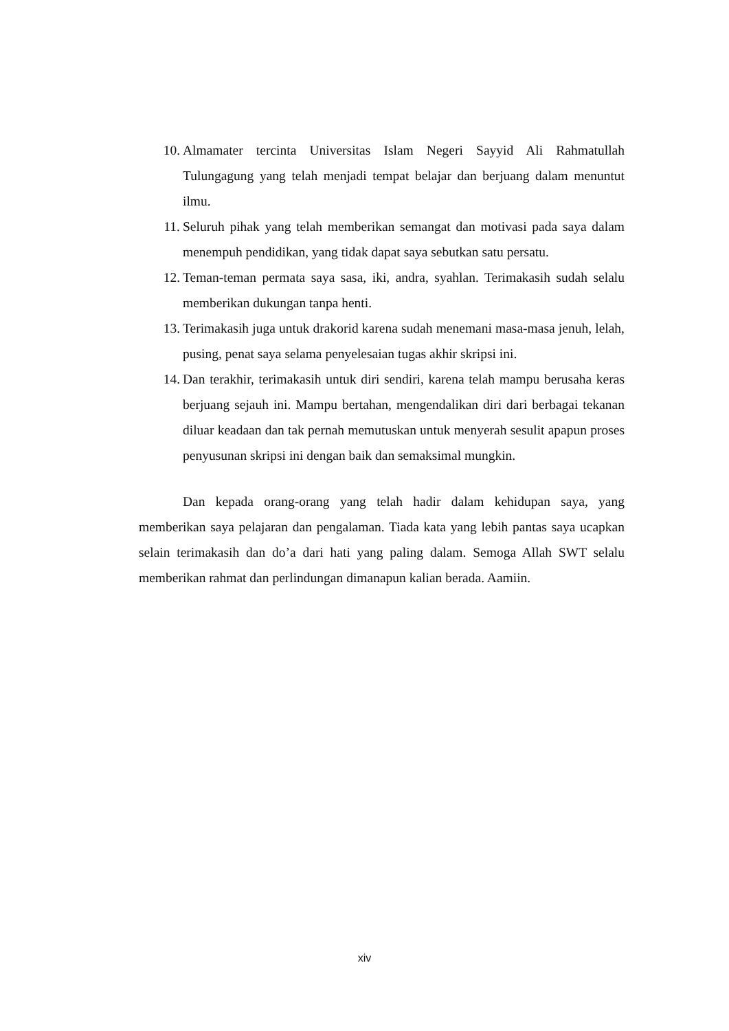10. Almamater tercinta Universitas Islam Negeri Sayyid Ali Rahmatullah Tulungagung yang telah menjadi tempat belajar dan berjuang dalam menuntut ilmu.
11. Seluruh pihak yang telah memberikan semangat dan motivasi pada saya dalam menempuh pendidikan, yang tidak dapat saya sebutkan satu persatu.
12. Teman-teman permata saya sasa, iki, andra, syahlan. Terimakasih sudah selalu memberikan dukungan tanpa henti.
13. Terimakasih juga untuk drakorid karena sudah menemani masa-masa jenuh, lelah, pusing, penat saya selama penyelesaian tugas akhir skripsi ini.
14. Dan terakhir, terimakasih untuk diri sendiri, karena telah mampu berusaha keras berjuang sejauh ini. Mampu bertahan, mengendalikan diri dari berbagai tekanan diluar keadaan dan tak pernah memutuskan untuk menyerah sesulit apapun proses penyusunan skripsi ini dengan baik dan semaksimal mungkin.
Dan kepada orang-orang yang telah hadir dalam kehidupan saya, yang memberikan saya pelajaran dan pengalaman. Tiada kata yang lebih pantas saya ucapkan selain terimakasih dan do’a dari hati yang paling dalam. Semoga Allah SWT selalu memberikan rahmat dan perlindungan dimanapun kalian berada. Aamiin.
xiv